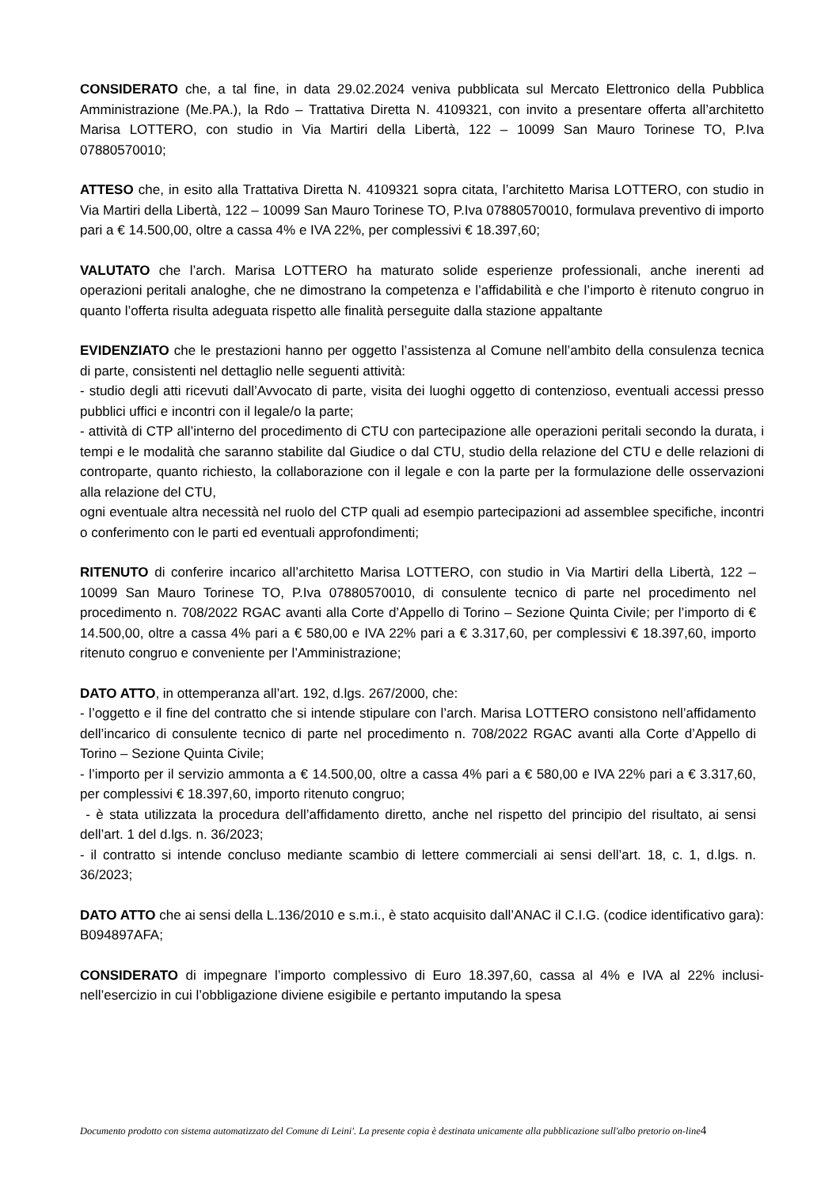CONSIDERATO che, a tal fine, in data 29.02.2024 veniva pubblicata sul Mercato Elettronico della Pubblica Amministrazione (Me.PA.), la Rdo – Trattativa Diretta N. 4109321, con invito a presentare offerta all’architetto Marisa LOTTERO, con studio in Via Martiri della Libertà, 122 – 10099 San Mauro Torinese TO, P.Iva 07880570010;
ATTESO che, in esito alla Trattativa Diretta N. 4109321 sopra citata, l’architetto Marisa LOTTERO, con studio in Via Martiri della Libertà, 122 – 10099 San Mauro Torinese TO, P.Iva 07880570010, formulava preventivo di importo pari a € 14.500,00, oltre a cassa 4% e IVA 22%, per complessivi € 18.397,60;
VALUTATO che l’arch. Marisa LOTTERO ha maturato solide esperienze professionali, anche inerenti ad operazioni peritali analoghe, che ne dimostrano la competenza e l’affidabilità e che l’importo è ritenuto congruo in quanto l’offerta risulta adeguata rispetto alle finalità perseguite dalla stazione appaltante
EVIDENZIATO che le prestazioni hanno per oggetto l’assistenza al Comune nell’ambito della consulenza tecnica di parte, consistenti nel dettaglio nelle seguenti attività:
- studio degli atti ricevuti dall’Avvocato di parte, visita dei luoghi oggetto di contenzioso, eventuali accessi presso pubblici uffici e incontri con il legale/o la parte;
- attività di CTP all’interno del procedimento di CTU con partecipazione alle operazioni peritali secondo la durata, i tempi e le modalità che saranno stabilite dal Giudice o dal CTU, studio della relazione del CTU e delle relazioni di controparte, quanto richiesto, la collaborazione con il legale e con la parte per la formulazione delle osservazioni alla relazione del CTU,
ogni eventuale altra necessità nel ruolo del CTP quali ad esempio partecipazioni ad assemblee specifiche, incontri o conferimento con le parti ed eventuali approfondimenti;
RITENUTO di conferire incarico all’architetto Marisa LOTTERO, con studio in Via Martiri della Libertà, 122 – 10099 San Mauro Torinese TO, P.Iva 07880570010, di consulente tecnico di parte nel procedimento nel procedimento n. 708/2022 RGAC avanti alla Corte d’Appello di Torino – Sezione Quinta Civile; per l’importo di € 14.500,00, oltre a cassa 4% pari a € 580,00 e IVA 22% pari a € 3.317,60, per complessivi € 18.397,60, importo ritenuto congruo e conveniente per l’Amministrazione;
DATO ATTO, in ottemperanza all’art. 192, d.lgs. 267/2000, che:
- l’oggetto e il fine del contratto che si intende stipulare con l’arch. Marisa LOTTERO consistono nell’affidamento dell’incarico di consulente tecnico di parte nel procedimento n. 708/2022 RGAC avanti alla Corte d’Appello di Torino – Sezione Quinta Civile;
- l’importo per il servizio ammonta a € 14.500,00, oltre a cassa 4% pari a € 580,00 e IVA 22% pari a € 3.317,60, per complessivi € 18.397,60, importo ritenuto congruo;
- è stata utilizzata la procedura dell’affidamento diretto, anche nel rispetto del principio del risultato, ai sensi dell’art. 1 del d.lgs. n. 36/2023;
- il contratto si intende concluso mediante scambio di lettere commerciali ai sensi dell’art. 18, c. 1, d.lgs. n. 36/2023;
DATO ATTO che ai sensi della L.136/2010 e s.m.i., è stato acquisito dall’ANAC il C.I.G. (codice identificativo gara): B094897AFA;
CONSIDERATO di impegnare l’importo complessivo di Euro 18.397,60, cassa al 4% e IVA al 22% inclusi- nell’esercizio in cui l’obbligazione diviene esigibile e pertanto imputando la spesa
Documento prodotto con sistema automatizzato del Comune di Leini'. La presente copia è destinata unicamente alla pubblicazione sull'albo pretorio on-line4